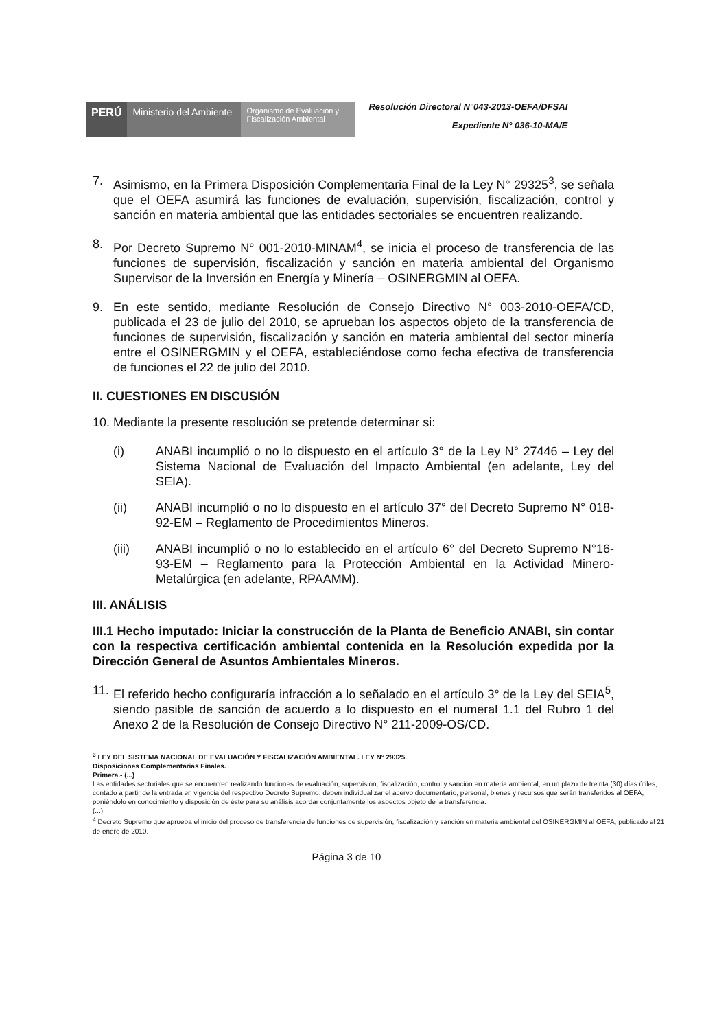PERÚ Ministerio del Ambiente
Organismo de Evaluación y Fiscalización Ambiental
Resolución Directoral N°043-2013-OEFA/DFSAI
Expediente N° 036-10-MA/E
7. Asimismo, en la Primera Disposición Complementaria Final de la Ley N° 29325<sup>3</sup>, se señala que el OEFA asumirá las funciones de evaluación, supervisión, fiscalización, control y sanción en materia ambiental que las entidades sectoriales se encuentren realizando.
8. Por Decreto Supremo N° 001-2010-MINAM<sup>4</sup>, se inicia el proceso de transferencia de las funciones de supervisión, fiscalización y sanción en materia ambiental del Organismo Supervisor de la Inversión en Energía y Minería – OSINERGMIN al OEFA.
9. En este sentido, mediante Resolución de Consejo Directivo N° 003-2010-OEFA/CD, publicada el 23 de julio del 2010, se aprueban los aspectos objeto de la transferencia de funciones de supervisión, fiscalización y sanción en materia ambiental del sector minería entre el OSINERGMIN y el OEFA, estableciéndose como fecha efectiva de transferencia de funciones el 22 de julio del 2010.
II. CUESTIONES EN DISCUSIÓN
10. Mediante la presente resolución se pretende determinar si:
(i) ANABI incumplió o no lo dispuesto en el artículo 3° de la Ley N° 27446 – Ley del Sistema Nacional de Evaluación del Impacto Ambiental (en adelante, Ley del SEIA).
(ii) ANABI incumplió o no lo dispuesto en el artículo 37° del Decreto Supremo N° 018-92-EM – Reglamento de Procedimientos Mineros.
(iii) ANABI incumplió o no lo establecido en el artículo 6° del Decreto Supremo N°16-93-EM – Reglamento para la Protección Ambiental en la Actividad Minero-Metalúrgica (en adelante, RPAAMM).
III. ANÁLISIS
III.1 Hecho imputado: Iniciar la construcción de la Planta de Beneficio ANABI, sin contar con la respectiva certificación ambiental contenida en la Resolución expedida por la Dirección General de Asuntos Ambientales Mineros.
11. El referido hecho configuraría infracción a lo señalado en el artículo 3° de la Ley del SEIA<sup>5</sup>, siendo pasible de sanción de acuerdo a lo dispuesto en el numeral 1.1 del Rubro 1 del Anexo 2 de la Resolución de Consejo Directivo N° 211-2009-OS/CD.
<sup>3</sup> LEY DEL SISTEMA NACIONAL DE EVALUACIÓN Y FISCALIZACIÓN AMBIENTAL. LEY N° 29325.
Disposiciones Complementarias Finales.
Primera.- (...)
Las entidades sectoriales que se encuentren realizando funciones de evaluación, supervisión, fiscalización, control y sanción en materia ambiental, en un plazo de treinta (30) días útiles, contado a partir de la entrada en vigencia del respectivo Decreto Supremo, deben individualizar el acervo documentario, personal, bienes y recursos que serán transferidos al OEFA, poniéndolo en conocimiento y disposición de éste para su análisis acordar conjuntamente los aspectos objeto de la transferencia.
(...)
<sup>4</sup> Decreto Supremo que aprueba el inicio del proceso de transferencia de funciones de supervisión, fiscalización y sanción en materia ambiental del OSINERGMIN al OEFA, publicado el 21 de enero de 2010.
Página 3 de 10